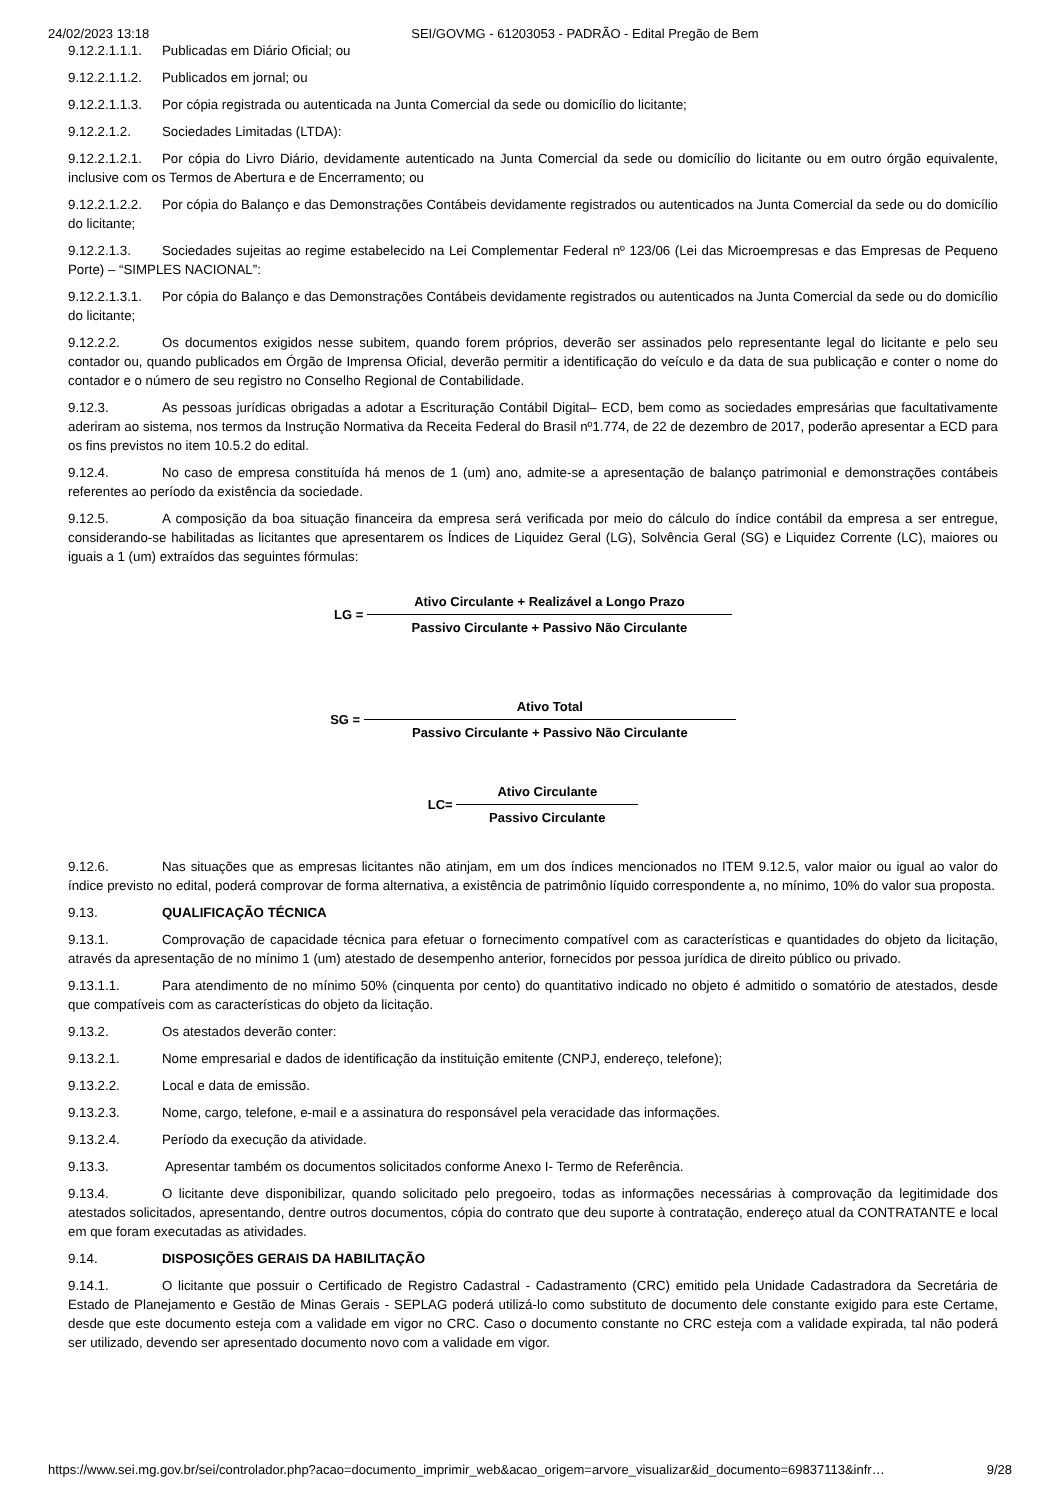24/02/2023 13:18 SEI/GOVMG - 61203053 - PADRÃO - Edital Pregão de Bem
9.12.2.1.1.1. Publicadas em Diário Oficial; ou
9.12.2.1.1.2. Publicados em jornal; ou
9.12.2.1.1.3. Por cópia registrada ou autenticada na Junta Comercial da sede ou domicílio do licitante;
9.12.2.1.2. Sociedades Limitadas (LTDA):
9.12.2.1.2.1. Por cópia do Livro Diário, devidamente autenticado na Junta Comercial da sede ou domicílio do licitante ou em outro órgão equivalente, inclusive com os Termos de Abertura e de Encerramento; ou
9.12.2.1.2.2. Por cópia do Balanço e das Demonstrações Contábeis devidamente registrados ou autenticados na Junta Comercial da sede ou do domicílio do licitante;
9.12.2.1.3. Sociedades sujeitas ao regime estabelecido na Lei Complementar Federal nº 123/06 (Lei das Microempresas e das Empresas de Pequeno Porte) – “SIMPLES NACIONAL”:
9.12.2.1.3.1. Por cópia do Balanço e das Demonstrações Contábeis devidamente registrados ou autenticados na Junta Comercial da sede ou do domicílio do licitante;
9.12.2.2. Os documentos exigidos nesse subitem, quando forem próprios, deverão ser assinados pelo representante legal do licitante e pelo seu contador ou, quando publicados em Órgão de Imprensa Oficial, deverão permitir a identificação do veículo e da data de sua publicação e conter o nome do contador e o número de seu registro no Conselho Regional de Contabilidade.
9.12.3. As pessoas jurídicas obrigadas a adotar a Escrituração Contábil Digital– ECD, bem como as sociedades empresárias que facultativamente aderiram ao sistema, nos termos da Instrução Normativa da Receita Federal do Brasil nº1.774, de 22 de dezembro de 2017, poderão apresentar a ECD para os fins previstos no item 10.5.2 do edital.
9.12.4. No caso de empresa constituída há menos de 1 (um) ano, admite-se a apresentação de balanço patrimonial e demonstrações contábeis referentes ao período da existência da sociedade.
9.12.5. A composição da boa situação financeira da empresa será verificada por meio do cálculo do índice contábil da empresa a ser entregue, considerando-se habilitadas as licitantes que apresentarem os Índices de Liquidez Geral (LG), Solvência Geral (SG) e Liquidez Corrente (LC), maiores ou iguais a 1 (um) extraídos das seguintes fórmulas:
LG =
Ativo Circulante + Realizável a Longo Prazo
Passivo Circulante + Passivo Não Circulante
SG =
Ativo Total
Passivo Circulante + Passivo Não Circulante
LC=
Ativo Circulante
Passivo Circulante
9.12.6. Nas situações que as empresas licitantes não atinjam, em um dos índices mencionados no ITEM 9.12.5, valor maior ou igual ao valor do índice previsto no edital, poderá comprovar de forma alternativa, a existência de patrimônio líquido correspondente a, no mínimo, 10% do valor sua proposta.
9.13. QUALIFICAÇÃO TÉCNICA
9.13.1. Comprovação de capacidade técnica para efetuar o fornecimento compatível com as características e quantidades do objeto da licitação, através da apresentação de no mínimo 1 (um) atestado de desempenho anterior, fornecidos por pessoa jurídica de direito público ou privado.
9.13.1.1. Para atendimento de no mínimo 50% (cinquenta por cento) do quantitativo indicado no objeto é admitido o somatório de atestados, desde que compatíveis com as características do objeto da licitação.
9.13.2. Os atestados deverão conter:
9.13.2.1. Nome empresarial e dados de identificação da instituição emitente (CNPJ, endereço, telefone);
9.13.2.2. Local e data de emissão.
9.13.2.3. Nome, cargo, telefone, e-mail e a assinatura do responsável pela veracidade das informações.
9.13.2.4. Período da execução da atividade.
9.13.3. Apresentar também os documentos solicitados conforme Anexo I- Termo de Referência.
9.13.4. O licitante deve disponibilizar, quando solicitado pelo pregoeiro, todas as informações necessárias à comprovação da legitimidade dos atestados solicitados, apresentando, dentre outros documentos, cópia do contrato que deu suporte à contratação, endereço atual da CONTRATANTE e local em que foram executadas as atividades.
9.14. DISPOSIÇÕES GERAIS DA HABILITAÇÃO
9.14.1. O licitante que possuir o Certificado de Registro Cadastral - Cadastramento (CRC) emitido pela Unidade Cadastradora da Secretária de Estado de Planejamento e Gestão de Minas Gerais - SEPLAG poderá utilizá-lo como substituto de documento dele constante exigido para este Certame, desde que este documento esteja com a validade em vigor no CRC. Caso o documento constante no CRC esteja com a validade expirada, tal não poderá ser utilizado, devendo ser apresentado documento novo com a validade em vigor.
https://www.sei.mg.gov.br/sei/controlador.php?acao=documento_imprimir_web&acao_origem=arvore_visualizar&id_documento=69837113&infr… 9/28